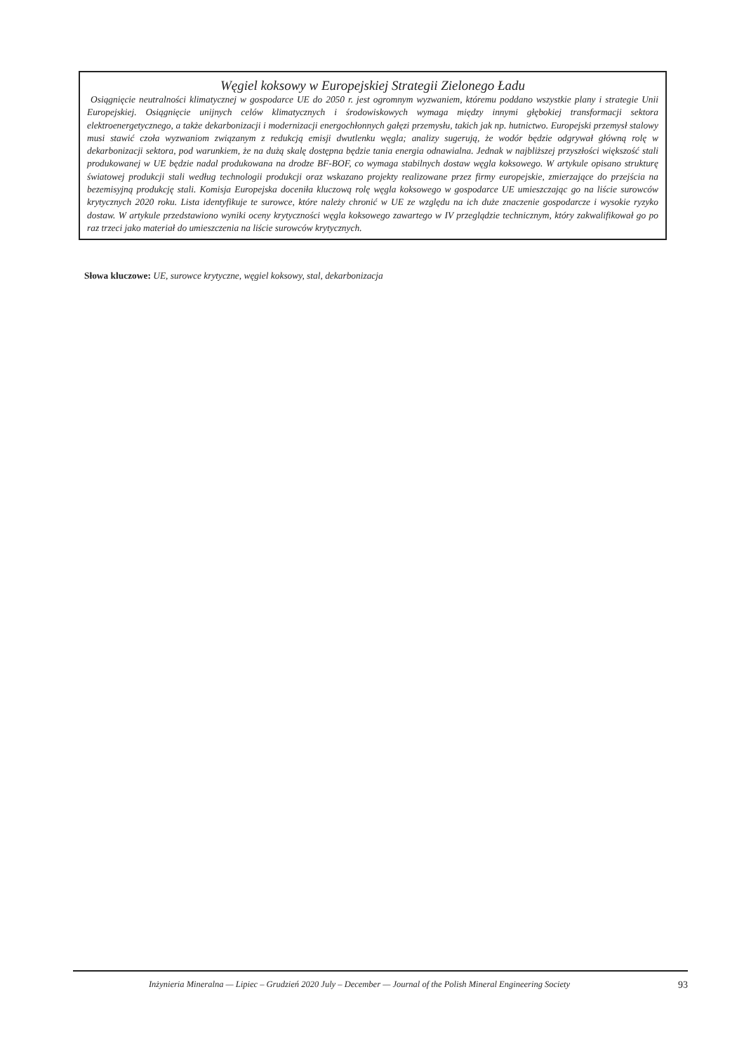Węgiel koksowy w Europejskiej Strategii Zielonego Ładu
Osiągnięcie neutralności klimatycznej w gospodarce UE do 2050 r. jest ogromnym wyzwaniem, któremu poddano wszystkie plany i strategie Unii Europejskiej. Osiągnięcie unijnych celów klimatycznych i środowiskowych wymaga między innymi głębokiej transformacji sektora elektroenergetycznego, a także dekarbonizacji i modernizacji energochłonnych gałęzi przemysłu, takich jak np. hutnictwo. Europejski przemysł stalowy musi stawić czoła wyzwaniom związanym z redukcją emisji dwutlenku węgla; analizy sugerują, że wodór będzie odgrywał główną rolę w dekarbonizacji sektora, pod warunkiem, że na dużą skalę dostępna będzie tania energia odnawialna. Jednak w najbliższej przyszłości większość stali produkowanej w UE będzie nadal produkowana na drodze BF-BOF, co wymaga stabilnych dostaw węgla koksowego. W artykule opisano strukturę światowej produkcji stali według technologii produkcji oraz wskazano projekty realizowane przez firmy europejskie, zmierzające do przejścia na bezemisyjną produkcję stali. Komisja Europejska doceniła kluczową rolę węgla koksowego w gospodarce UE umieszczając go na liście surowców krytycznych 2020 roku. Lista identyfikuje te surowce, które należy chronić w UE ze względu na ich duże znaczenie gospodarcze i wysokie ryzyko dostaw. W artykule przedstawiono wyniki oceny krytyczności węgla koksowego zawartego w IV przeglądzie technicznym, który zakwalifikował go po raz trzeci jako materiał do umieszczenia na liście surowców krytycznych.
Słowa kluczowe: UE, surowce krytyczne, węgiel koksowy, stal, dekarbonizacja
Inżynieria Mineralna — Lipiec – Grudzień 2020 July – December — Journal of the Polish Mineral Engineering Society 93